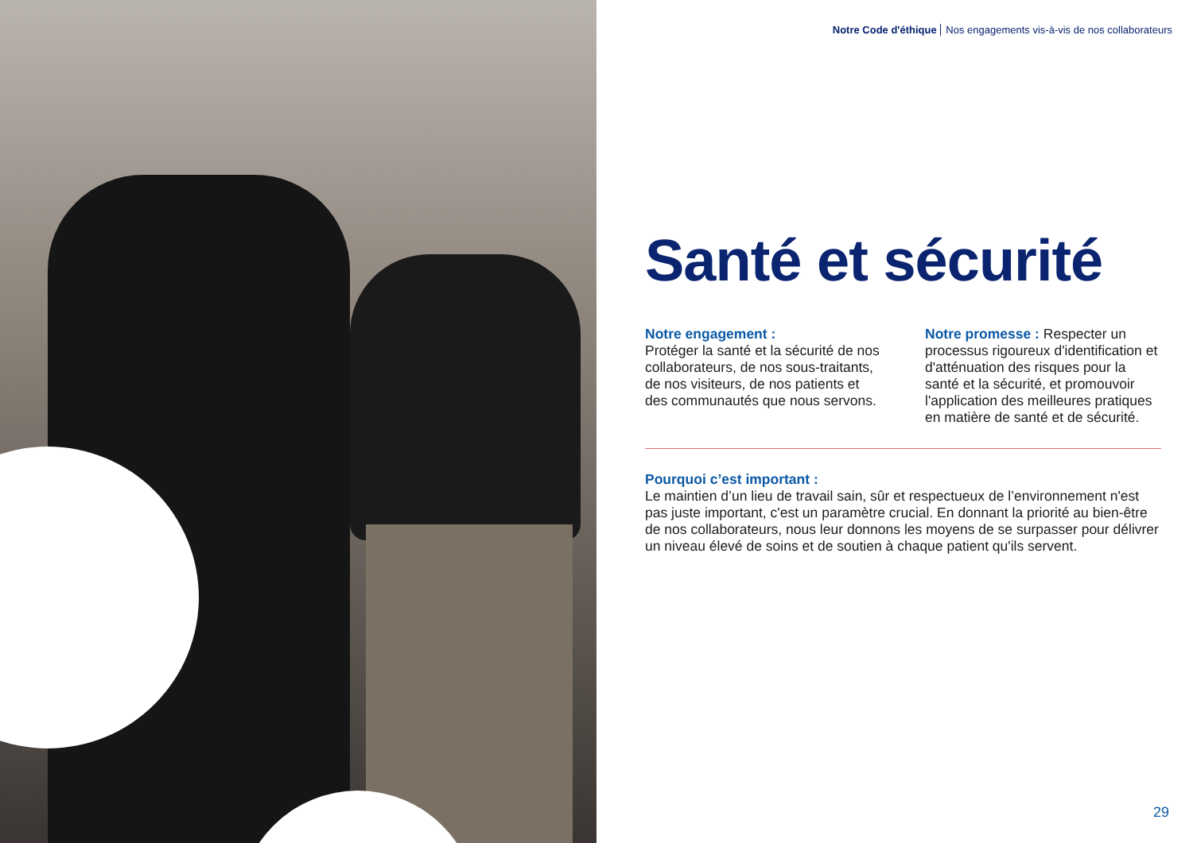Notre Code d'éthique Nos engagements vis-à-vis de nos collaborateurs
Santé et sécurité
Notre engagement :
Protéger la santé et la sécurité de nos collaborateurs, de nos sous-traitants, de nos visiteurs, de nos patients et des communautés que nous servons.
Notre promesse : Respecter un processus rigoureux d'identification et d'atténuation des risques pour la santé et la sécurité, et promouvoir l'application des meilleures pratiques en matière de santé et de sécurité.
Pourquoi c’est important :
Le maintien d’un lieu de travail sain, sûr et respectueux de l’environnement n'est pas juste important, c'est un paramètre crucial. En donnant la priorité au bien-être de nos collaborateurs, nous leur donnons les moyens de se surpasser pour délivrer un niveau élevé de soins et de soutien à chaque patient qu'ils servent.
29